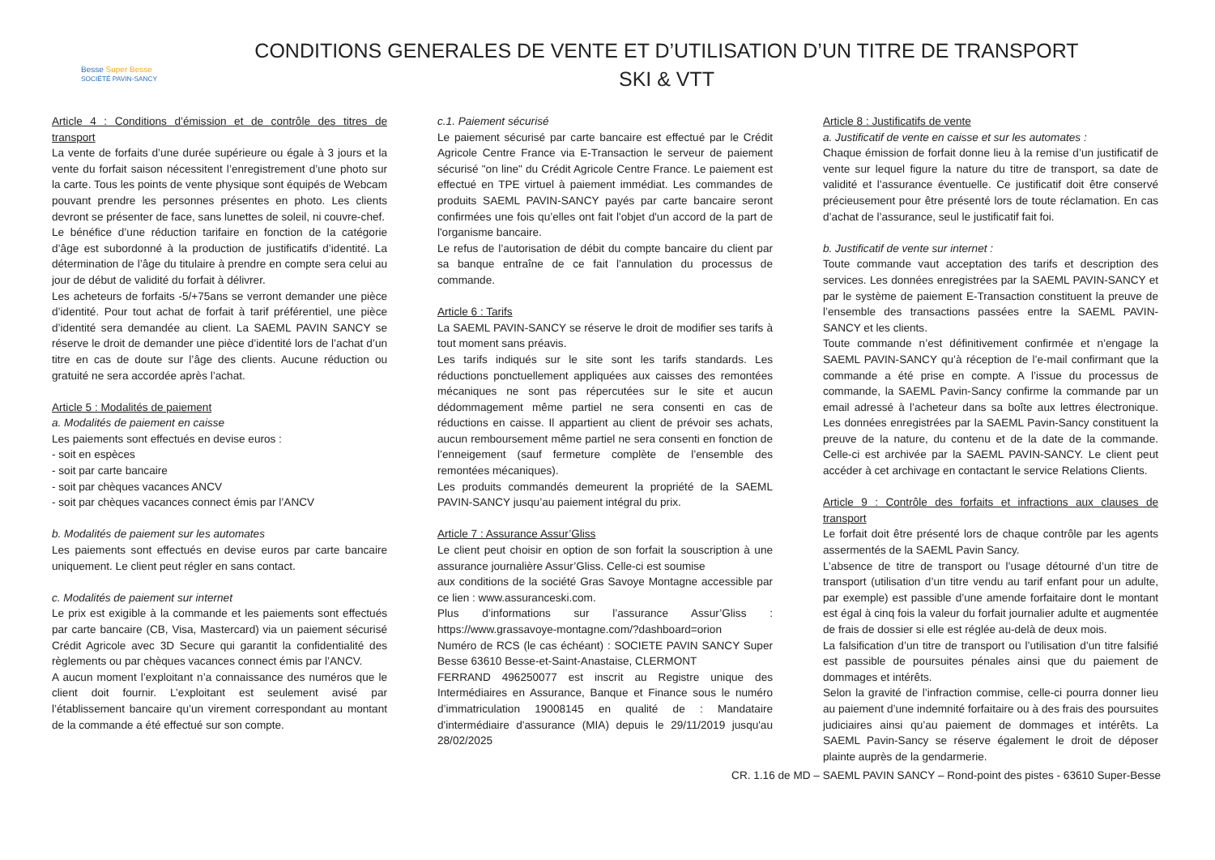Besse Super Besse
SOCIÉTÉ PAVIN-SANCY
CONDITIONS GENERALES DE VENTE ET D’UTILISATION D’UN TITRE DE TRANSPORT
SKI & VTT
Article 4 : Conditions d’émission et de contrôle des titres de transport
La vente de forfaits d’une durée supérieure ou égale à 3 jours et la vente du forfait saison nécessitent l’enregistrement d’une photo sur la carte. Tous les points de vente physique sont équipés de Webcam pouvant prendre les personnes présentes en photo. Les clients devront se présenter de face, sans lunettes de soleil, ni couvre-chef.
Le bénéfice d’une réduction tarifaire en fonction de la catégorie d’âge est subordonné à la production de justificatifs d’identité. La détermination de l’âge du titulaire à prendre en compte sera celui au jour de début de validité du forfait à délivrer.
Les acheteurs de forfaits -5/+75ans se verront demander une pièce d’identité. Pour tout achat de forfait à tarif préférentiel, une pièce d’identité sera demandée au client. La SAEML PAVIN SANCY se réserve le droit de demander une pièce d’identité lors de l’achat d’un titre en cas de doute sur l’âge des clients. Aucune réduction ou gratuité ne sera accordée après l’achat.
Article 5 : Modalités de paiement
a. Modalités de paiement en caisse
Les paiements sont effectués en devise euros :
- soit en espèces
- soit par carte bancaire
- soit par chèques vacances ANCV
- soit par chèques vacances connect émis par l’ANCV
b. Modalités de paiement sur les automates
Les paiements sont effectués en devise euros par carte bancaire uniquement. Le client peut régler en sans contact.
c. Modalités de paiement sur internet
Le prix est exigible à la commande et les paiements sont effectués par carte bancaire (CB, Visa, Mastercard) via un paiement sécurisé Crédit Agricole avec 3D Secure qui garantit la confidentialité des règlements ou par chèques vacances connect émis par l’ANCV.
A aucun moment l’exploitant n’a connaissance des numéros que le client doit fournir. L’exploitant est seulement avisé par l’établissement bancaire qu’un virement correspondant au montant de la commande a été effectué sur son compte.
c.1. Paiement sécurisé
Le paiement sécurisé par carte bancaire est effectué par le Crédit Agricole Centre France via E-Transaction le serveur de paiement sécurisé "on line" du Crédit Agricole Centre France. Le paiement est effectué en TPE virtuel à paiement immédiat. Les commandes de produits SAEML PAVIN-SANCY payés par carte bancaire seront confirmées une fois qu’elles ont fait l'objet d'un accord de la part de l'organisme bancaire.
Le refus de l’autorisation de débit du compte bancaire du client par sa banque entraîne de ce fait l’annulation du processus de commande.
Article 6 : Tarifs
La SAEML PAVIN-SANCY se réserve le droit de modifier ses tarifs à tout moment sans préavis.
Les tarifs indiqués sur le site sont les tarifs standards. Les réductions ponctuellement appliquées aux caisses des remontées mécaniques ne sont pas répercutées sur le site et aucun dédommagement même partiel ne sera consenti en cas de réductions en caisse. Il appartient au client de prévoir ses achats, aucun remboursement même partiel ne sera consenti en fonction de l’enneigement (sauf fermeture complète de l’ensemble des remontées mécaniques).
Les produits commandés demeurent la propriété de la SAEML PAVIN-SANCY jusqu’au paiement intégral du prix.
Article 7 : Assurance Assur’Gliss
Le client peut choisir en option de son forfait la souscription à une assurance journalière Assur’Gliss. Celle-ci est soumise
aux conditions de la société Gras Savoye Montagne accessible par ce lien : www.assuranceski.com.
Plus d’informations sur l’assurance Assur’Gliss : https://www.grassavoye-montagne.com/?dashboard=orion
Numéro de RCS (le cas échéant) : SOCIETE PAVIN SANCY Super Besse 63610 Besse-et-Saint-Anastaise, CLERMONT
FERRAND 496250077 est inscrit au Registre unique des Intermédiaires en Assurance, Banque et Finance sous le numéro d’immatriculation 19008145 en qualité de : Mandataire d'intermédiaire d'assurance (MIA) depuis le 29/11/2019 jusqu'au 28/02/2025
Article 8 : Justificatifs de vente
a. Justificatif de vente en caisse et sur les automates :
Chaque émission de forfait donne lieu à la remise d’un justificatif de vente sur lequel figure la nature du titre de transport, sa date de validité et l’assurance éventuelle. Ce justificatif doit être conservé précieusement pour être présenté lors de toute réclamation. En cas d’achat de l’assurance, seul le justificatif fait foi.
b. Justificatif de vente sur internet :
Toute commande vaut acceptation des tarifs et description des services. Les données enregistrées par la SAEML PAVIN-SANCY et par le système de paiement E-Transaction constituent la preuve de l’ensemble des transactions passées entre la SAEML PAVIN-SANCY et les clients.
Toute commande n’est définitivement confirmée et n’engage la SAEML PAVIN-SANCY qu’à réception de l’e-mail confirmant que la commande a été prise en compte. A l’issue du processus de commande, la SAEML Pavin-Sancy confirme la commande par un email adressé à l’acheteur dans sa boîte aux lettres électronique. Les données enregistrées par la SAEML Pavin-Sancy constituent la preuve de la nature, du contenu et de la date de la commande. Celle-ci est archivée par la SAEML PAVIN-SANCY. Le client peut accéder à cet archivage en contactant le service Relations Clients.
Article 9 : Contrôle des forfaits et infractions aux clauses de transport
Le forfait doit être présenté lors de chaque contrôle par les agents assermentés de la SAEML Pavin Sancy.
L’absence de titre de transport ou l’usage détourné d’un titre de transport (utilisation d’un titre vendu au tarif enfant pour un adulte, par exemple) est passible d’une amende forfaitaire dont le montant est égal à cinq fois la valeur du forfait journalier adulte et augmentée de frais de dossier si elle est réglée au-delà de deux mois.
La falsification d’un titre de transport ou l’utilisation d’un titre falsifié est passible de poursuites pénales ainsi que du paiement de dommages et intérêts.
Selon la gravité de l’infraction commise, celle-ci pourra donner lieu au paiement d’une indemnité forfaitaire ou à des frais des poursuites judiciaires ainsi qu’au paiement de dommages et intérêts. La SAEML Pavin-Sancy se réserve également le droit de déposer plainte auprès de la gendarmerie.
CR. 1.16 de MD – SAEML PAVIN SANCY – Rond-point des pistes - 63610 Super-Besse